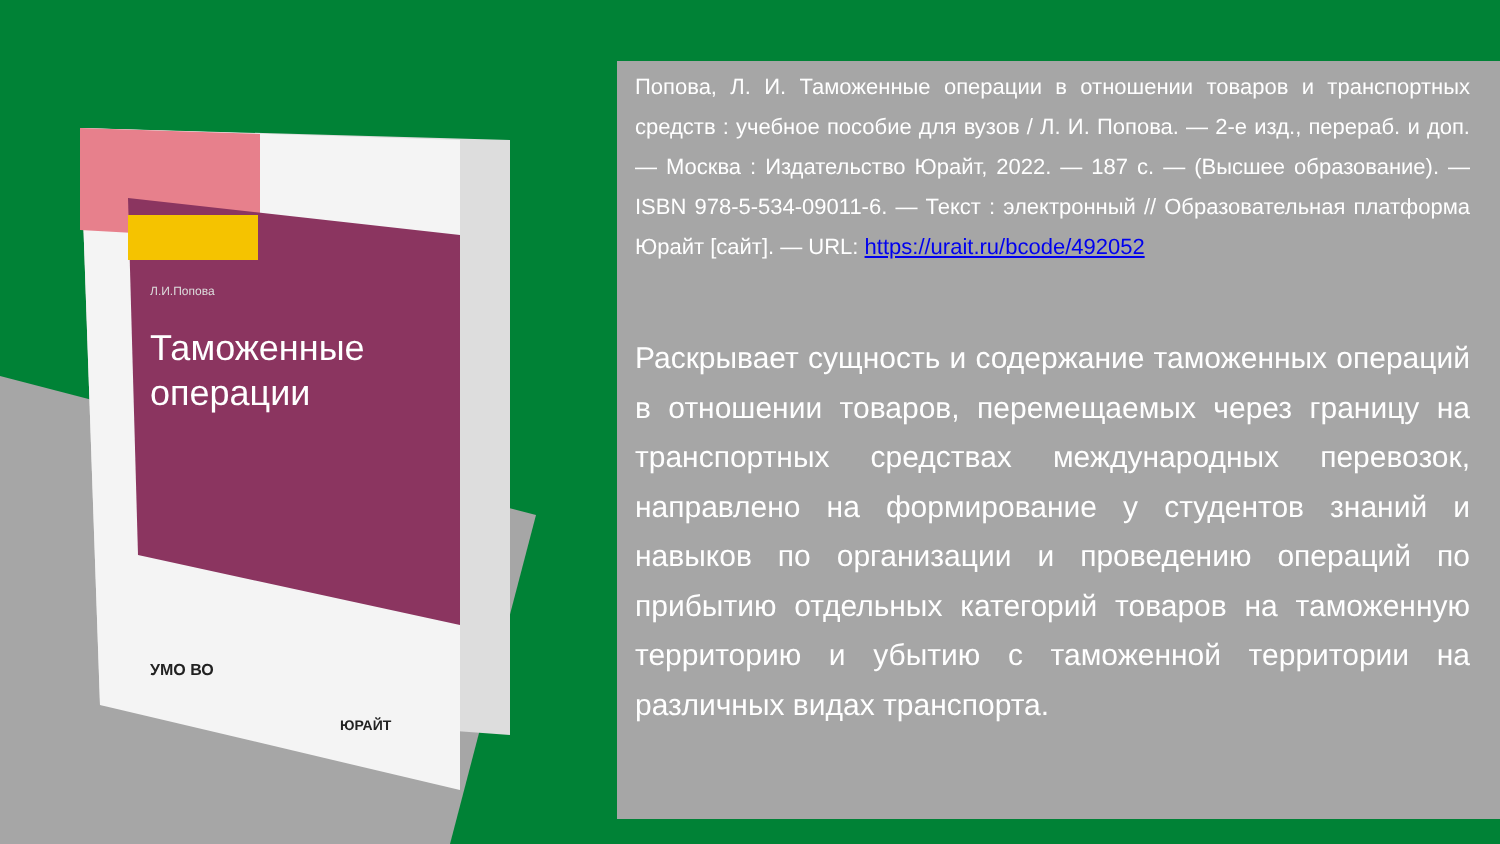Л.И.Попова
Таможенные
операции
УМО ВО
ЮРАЙТ
Попова, Л. И. Таможенные операции в отношении товаров и транспортных средств : учебное пособие для вузов / Л. И. Попова. — 2-е изд., перераб. и доп. — Москва : Издательство Юрайт, 2022. — 187 с. — (Высшее образование). — ISBN 978-5-534-09011-6. — Текст : электронный // Образовательная платформа Юрайт [сайт]. — URL: https://urait.ru/bcode/492052
Раскрывает сущность и содержание таможенных операций в отношении товаров, перемещаемых через границу на транспортных средствах международных перевозок, направлено на формирование у студентов знаний и навыков по организации и проведению операций по прибытию отдельных категорий товаров на таможенную территорию и убытию с таможенной территории на различных видах транспорта.